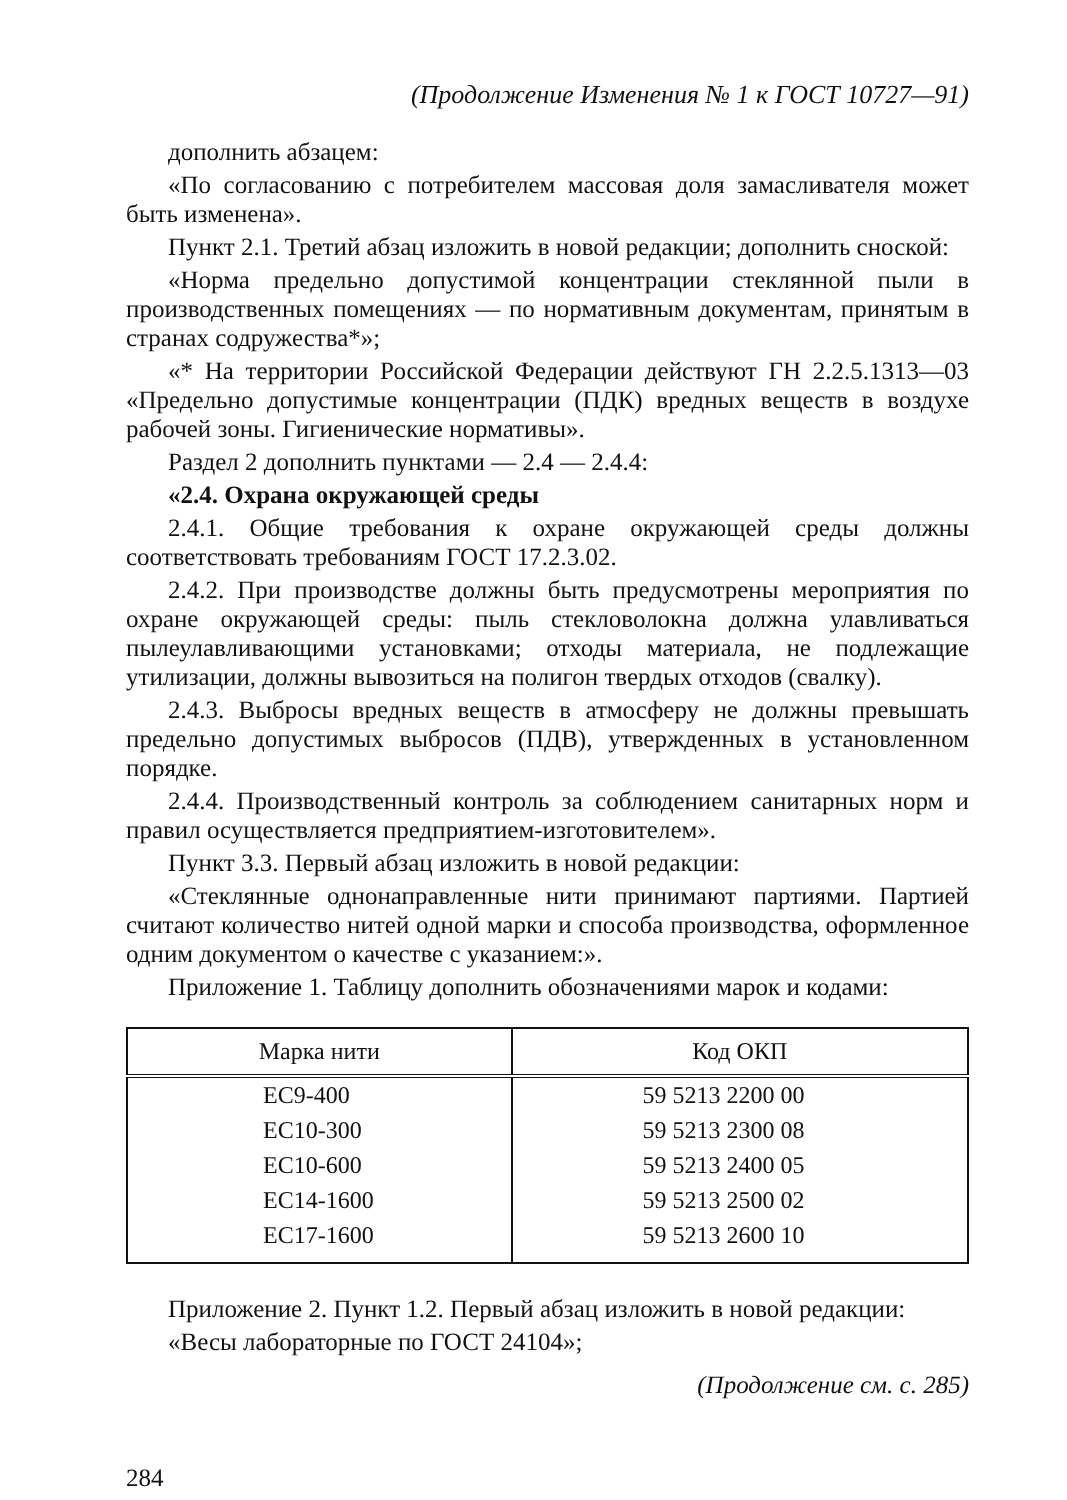(Продолжение Изменения № 1 к ГОСТ 10727—91)
дополнить абзацем:
«По согласованию с потребителем массовая доля замасливателя может быть изменена».
Пункт 2.1. Третий абзац изложить в новой редакции; дополнить сноской:
«Норма предельно допустимой концентрации стеклянной пыли в производственных помещениях — по нормативным документам, принятым в странах содружества*»;
«* На территории Российской Федерации действуют ГН 2.2.5.1313—03 «Предельно допустимые концентрации (ПДК) вредных веществ в воздухе рабочей зоны. Гигиенические нормативы».
Раздел 2 дополнить пунктами — 2.4 — 2.4.4:
«2.4. Охрана окружающей среды
2.4.1. Общие требования к охране окружающей среды должны соответствовать требованиям ГОСТ 17.2.3.02.
2.4.2. При производстве должны быть предусмотрены мероприятия по охране окружающей среды: пыль стекловолокна должна улавливаться пылеулавливающими установками; отходы материала, не подлежащие утилизации, должны вывозиться на полигон твердых отходов (свалку).
2.4.3. Выбросы вредных веществ в атмосферу не должны превышать предельно допустимых выбросов (ПДВ), утвержденных в установленном порядке.
2.4.4. Производственный контроль за соблюдением санитарных норм и правил осуществляется предприятием-изготовителем».
Пункт 3.3. Первый абзац изложить в новой редакции:
«Стеклянные однонаправленные нити принимают партиями. Партией считают количество нитей одной марки и способа производства, оформленное одним документом о качестве с указанием:».
Приложение 1. Таблицу дополнить обозначениями марок и кодами:
| Марка нити | Код ОКП |
| --- | --- |
| ЕС9-400 | 59 5213 2200 00 |
| ЕС10-300 | 59 5213 2300 08 |
| ЕС10-600 | 59 5213 2400 05 |
| ЕС14-1600 | 59 5213 2500 02 |
| ЕС17-1600 | 59 5213 2600 10 |
Приложение 2. Пункт 1.2. Первый абзац изложить в новой редакции:
«Весы лабораторные по ГОСТ 24104»;
(Продолжение см. с. 285)
284